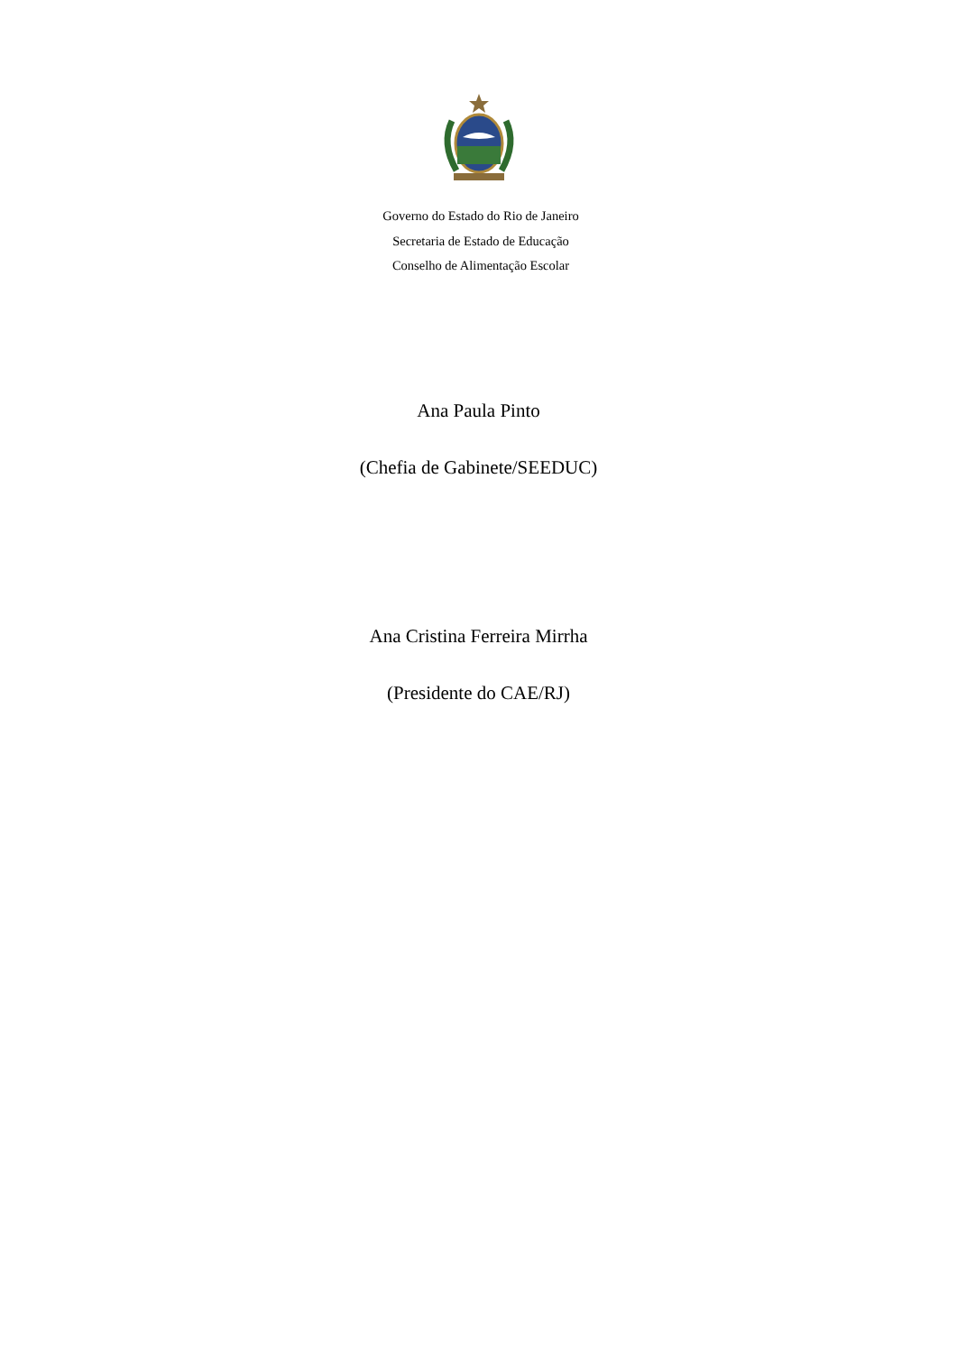Governo do Estado do Rio de Janeiro
Secretaria de Estado de Educação
Conselho de Alimentação Escolar
Ana Paula Pinto
(Chefia de Gabinete/SEEDUC)
Ana Cristina Ferreira Mirrha
(Presidente do CAE/RJ)